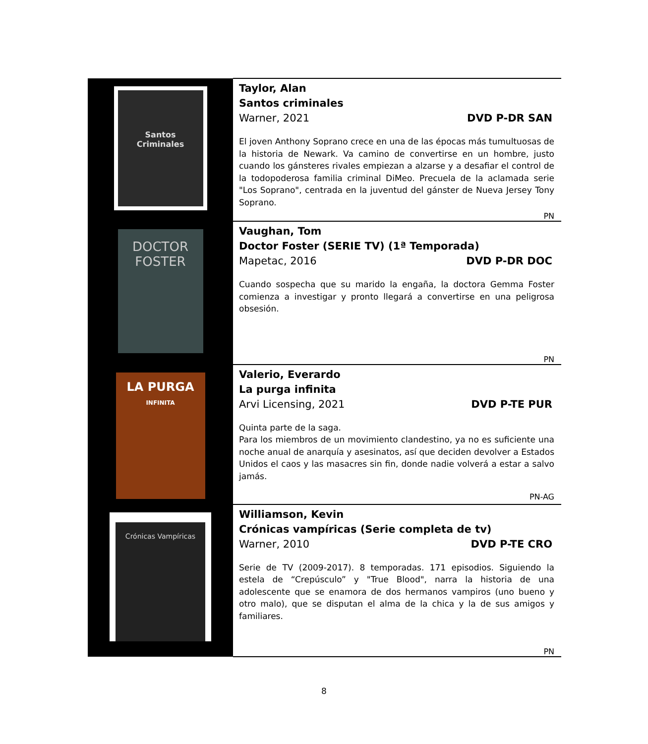| Santos Criminales | Taylor, Alan Santos criminales Warner, 2021 DVD P-DR SAN El joven Anthony Soprano crece en una de las épocas más tumultuosas de la historia de Newark. Va camino de convertirse en un hombre, justo cuando los gánsteres rivales empiezan a alzarse y a desafiar el control de la todopoderosa familia criminal DiMeo. Precuela de la aclamada serie "Los Soprano", centrada en la juventud del gánster de Nueva Jersey Tony Soprano. PN |
| DOCTOR FOSTER | Vaughan, Tom Doctor Foster (SERIE TV) (1ª Temporada) Mapetac, 2016 DVD P-DR DOC Cuando sospecha que su marido la engaña, la doctora Gemma Foster comienza a investigar y pronto llegará a convertirse en una peligrosa obsesión. PN |
| LA PURGA INFINITA | Valerio, Everardo La purga infinita Arvi Licensing, 2021 DVD P-TE PUR Quinta parte de la saga. Para los miembros de un movimiento clandestino, ya no es suficiente una noche anual de anarquía y asesinatos, así que deciden devolver a Estados Unidos el caos y las masacres sin fin, donde nadie volverá a estar a salvo jamás. PN-AG |
| Crónicas Vampíricas | Williamson, Kevin Crónicas vampíricas (Serie completa de tv) Warner, 2010 DVD P-TE CRO Serie de TV (2009-2017). 8 temporadas. 171 episodios. Siguiendo la estela de “Crepúsculo” y "True Blood", narra la historia de una adolescente que se enamora de dos hermanos vampiros (uno bueno y otro malo), que se disputan el alma de la chica y la de sus amigos y familiares. PN |
8